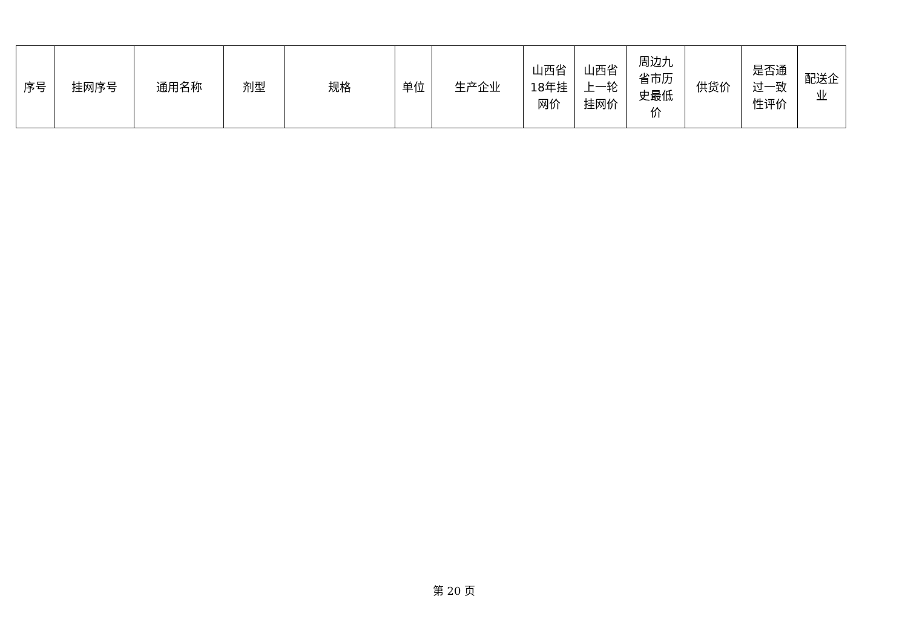| 序号 | 挂网序号 | 通用名称 | 剂型 | 规格 | 单位 | 生产企业 | 山西省 18年挂 网价 | 山西省 上一轮 挂网价 | 周边九 省市历 史最低 价 | 供货价 | 是否通 过一致 性评价 | 配送企业 |
| --- | --- | --- | --- | --- | --- | --- | --- | --- | --- | --- | --- | --- |
第 20 页